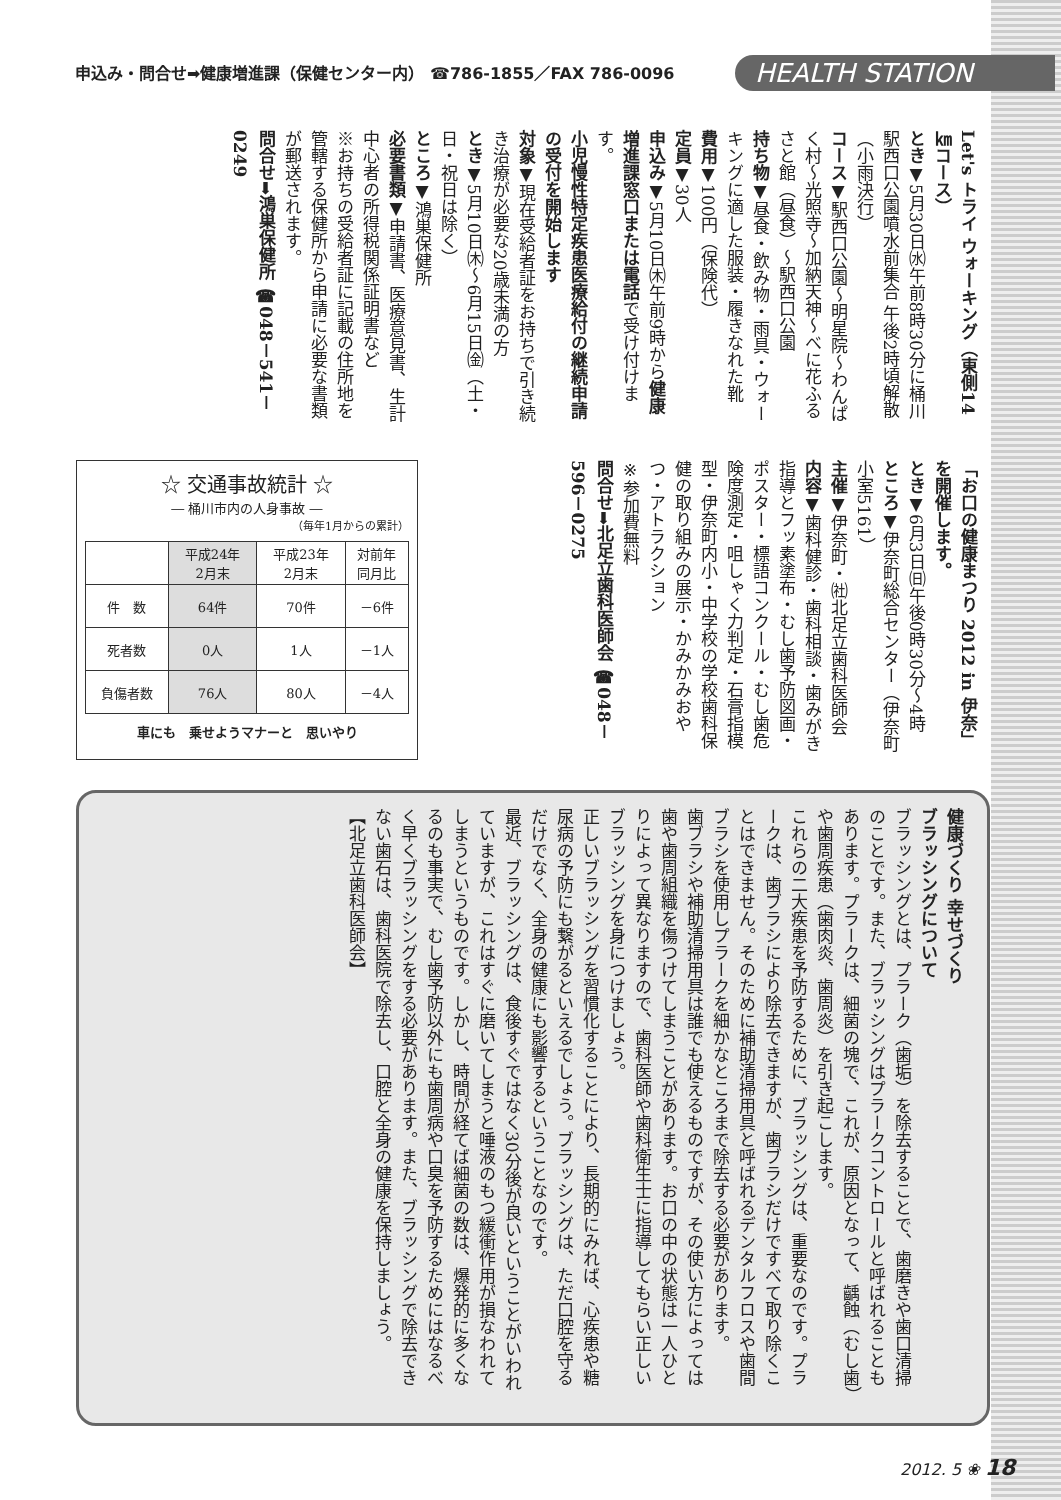申込み・問合せ➡健康増進課（保健センター内） ☎786-1855／FAX 786-0096
HEALTH STATION
Let's トライ ウォーキング（東側14㎞コース）
とき▼5月30日㈬午前8時30分に桶川駅西口公園噴水前集合 午後2時頃解散（小雨決行）
コース▼駅西口公園～明星院～わんぱく村～光照寺～加納天神～べに花ふるさと館（昼食）～駅西口公園
持ち物▼昼食・飲み物・雨具・ウォーキングに適した服装・履きなれた靴
費用▼100円（保険代）
定員▼30人
申込み▼5月10日㈭午前9時から健康増進課窓口または電話で受け付けます。
小児慢性特定疾患医療給付の継続申請の受付を開始します
対象▼現在受給者証をお持ちで引き続き治療が必要な20歳未満の方
とき▼5月10日㈭～6月15日㈮（土・日・祝日は除く）
ところ▼鴻巣保健所
必要書類▼申請書、医療意見書、生計中心者の所得税関係証明書など
※お持ちの受給者証に記載の住所地を管轄する保健所から申請に必要な書類が郵送されます。
問合せ➡鴻巣保健所 ☎048－541－0249
「お口の健康まつり 2012 in 伊奈」を開催します。
とき▼6月3日㈰午後0時30分～4時
ところ▼伊奈町総合センター（伊奈町小室5161）
主催▼伊奈町・㈳北足立歯科医師会
内容▼歯科健診・歯科相談・歯みがき指導とフッ素塗布・むし歯予防図画・ポスター・標語コンクール・むし歯危険度測定・咀しゃく力判定・石膏指模型・伊奈町内小・中学校の学校歯科保健の取り組みの展示・かみかみおやつ・アトラクション
※参加費無料
問合せ➡北足立歯科医師会 ☎048－596－0275
☆ 交通事故統計 ☆
― 桶川市内の人身事故 ―
（毎年1月からの累計）
| | 平成24年 2月末 | 平成23年 2月末 | 対前年 同月比 |
| --- | --- | --- | --- |
| 件 数 | 64件 | 70件 | －6件 |
| 死者数 | 0人 | 1人 | －1人 |
| 負傷者数 | 76人 | 80人 | －4人 |
車にも　乗せようマナーと　思いやり
健康づくり 幸せづくり
ブラッシングについて
ブラッシングとは、プラーク（歯垢）を除去することで、歯磨きや歯口清掃のことです。また、ブラッシングはプラークコントロールと呼ばれることもあります。プラークは、細菌の塊で、これが、原因となって、齲蝕（むし歯）や歯周疾患（歯肉炎、歯周炎）を引き起こします。
これらの二大疾患を予防するために、ブラッシングは、重要なのです。プラークは、歯ブラシにより除去できますが、歯ブラシだけですべて取り除くことはできません。そのために補助清掃用具と呼ばれるデンタルフロスや歯間ブラシを使用しプラークを細かなところまで除去する必要があります。
歯ブラシや補助清掃用具は誰でも使えるものですが、その使い方によっては歯や歯周組織を傷つけてしまうことがあります。お口の中の状態は一人ひとりによって異なりますので、歯科医師や歯科衛生士に指導してもらい正しいブラッシングを身につけましょう。
正しいブラッシングを習慣化することにより、長期的にみれば、心疾患や糖尿病の予防にも繋がるといえるでしょう。ブラッシングは、ただ口腔を守るだけでなく、全身の健康にも影響するということなのです。
最近、ブラッシングは、食後すぐではなく30分後が良いということがいわれていますが、これはすぐに磨いてしまうと唾液のもつ緩衝作用が損なわれてしまうというものです。しかし、時間が経てば細菌の数は、爆発的に多くなるのも事実で、むし歯予防以外にも歯周病や口臭を予防するためにはなるべく早くブラッシングをする必要があります。また、ブラッシングで除去できない歯石は、歯科医院で除去し、口腔と全身の健康を保持しましょう。
【北足立歯科医師会】
2012. 5 ❀ 18